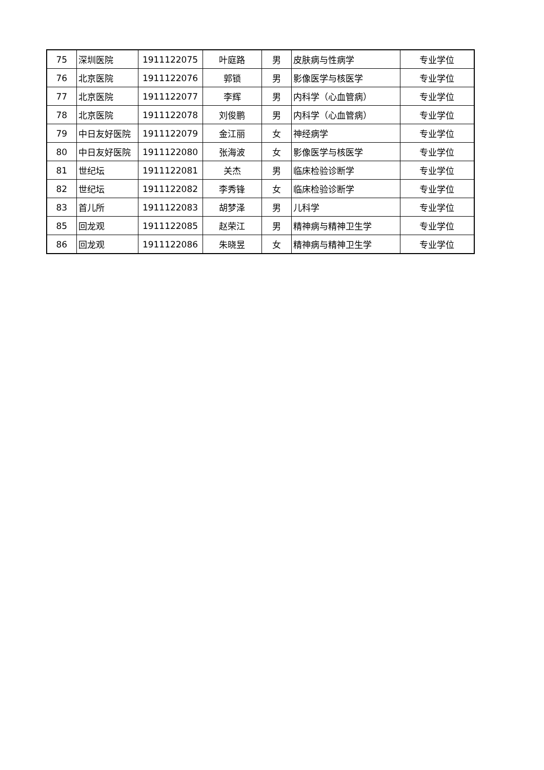| 75 | 深圳医院 | 1911122075 | 叶庭路 | 男 | 皮肤病与性病学 | 专业学位 |
| 76 | 北京医院 | 1911122076 | 郭锁 | 男 | 影像医学与核医学 | 专业学位 |
| 77 | 北京医院 | 1911122077 | 李辉 | 男 | 内科学（心血管病） | 专业学位 |
| 78 | 北京医院 | 1911122078 | 刘俊鹏 | 男 | 内科学（心血管病） | 专业学位 |
| 79 | 中日友好医院 | 1911122079 | 金江丽 | 女 | 神经病学 | 专业学位 |
| 80 | 中日友好医院 | 1911122080 | 张海波 | 女 | 影像医学与核医学 | 专业学位 |
| 81 | 世纪坛 | 1911122081 | 关杰 | 男 | 临床检验诊断学 | 专业学位 |
| 82 | 世纪坛 | 1911122082 | 李秀锋 | 女 | 临床检验诊断学 | 专业学位 |
| 83 | 首儿所 | 1911122083 | 胡梦泽 | 男 | 儿科学 | 专业学位 |
| 85 | 回龙观 | 1911122085 | 赵荣江 | 男 | 精神病与精神卫生学 | 专业学位 |
| 86 | 回龙观 | 1911122086 | 朱晓昱 | 女 | 精神病与精神卫生学 | 专业学位 |